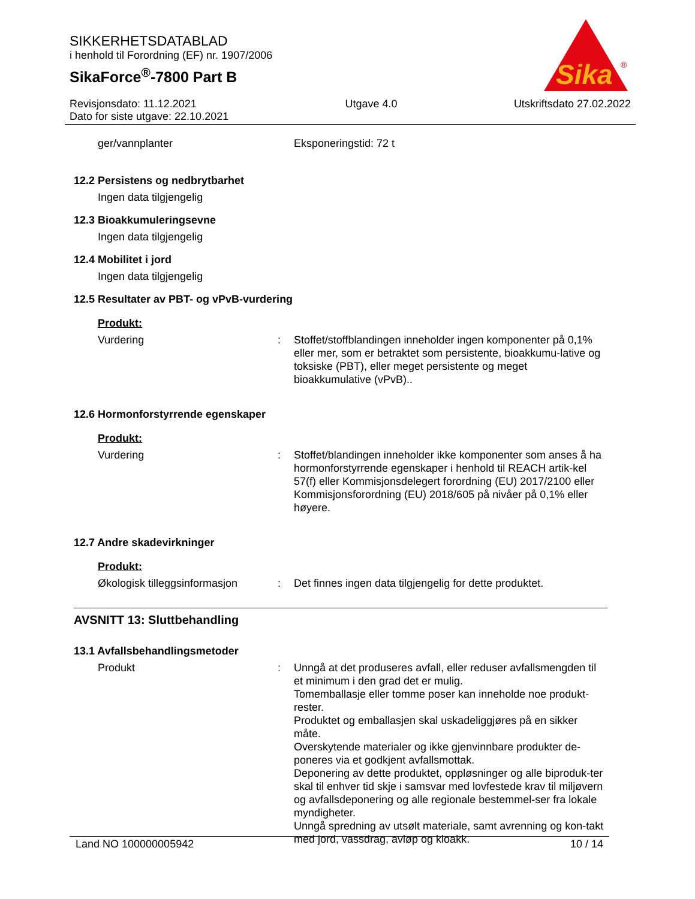SIKKERHETSDATABLAD
i henhold til Forordning (EF) nr. 1907/2006
SikaForce<sup>®</sup>-7800 Part B
Sika
®
Revisjonsdato: 11.12.2021
Dato for siste utgave: 22.10.2021
Utgave 4.0 Utskriftsdato 27.02.2022
ger/vannplanter Eksponeringstid: 72 t
12.2 Persistens og nedbrytbarhet
Ingen data tilgjengelig
12.3 Bioakkumuleringsevne
Ingen data tilgjengelig
12.4 Mobilitet i jord
Ingen data tilgjengelig
12.5 Resultater av PBT- og vPvB-vurdering
Produkt:
Vurdering : Stoffet/stoffblandingen inneholder ingen komponenter på 0,1% eller mer, som er betraktet som persistente, bioakkumu-lative og toksiske (PBT), eller meget persistente og meget bioakkumulative (vPvB)..
12.6 Hormonforstyrrende egenskaper
Produkt:
Vurdering : Stoffet/blandingen inneholder ikke komponenter som anses å ha hormonforstyrrende egenskaper i henhold til REACH artik-kel 57(f) eller Kommisjonsdelegert forordning (EU) 2017/2100 eller Kommisjonsforordning (EU) 2018/605 på nivåer på 0,1% eller høyere.
12.7 Andre skadevirkninger
Produkt:
Økologisk tilleggsinformasjon
: Det finnes ingen data tilgjengelig for dette produktet.
AVSNITT 13: Sluttbehandling
13.1 Avfallsbehandlingsmetoder
Produkt : Unngå at det produseres avfall, eller reduser avfallsmengden til et minimum i den grad det er mulig.
Tomemballasje eller tomme poser kan inneholde noe produkt-rester.
Produktet og emballasjen skal uskadeliggjøres på en sikker måte.
Overskytende materialer og ikke gjenvinnbare produkter de-poneres via et godkjent avfallsmottak.
Deponering av dette produktet, oppløsninger og alle biproduk-ter skal til enhver tid skje i samsvar med lovfestede krav til miljøvern og avfallsdeponering og alle regionale bestemmel-ser fra lokale myndigheter.
Unngå spredning av utsølt materiale, samt avrenning og kon-takt med jord, vassdrag, avløp og kloakk.
Land NO 100000005942 10 / 14